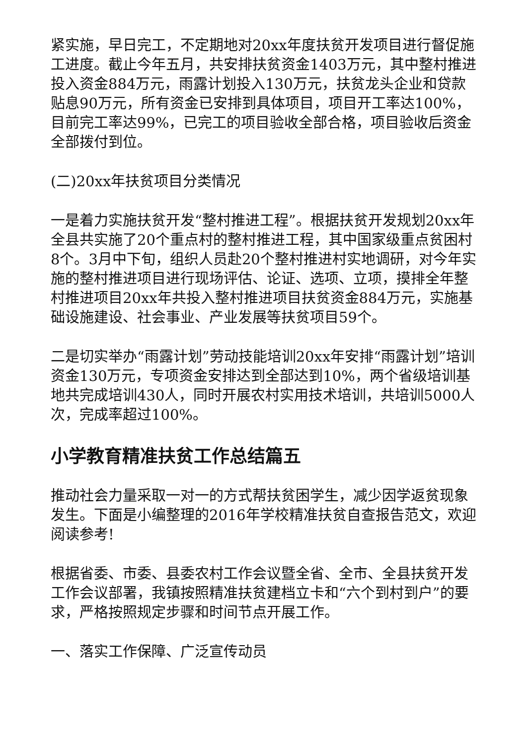紧实施，早日完工，不定期地对20xx年度扶贫开发项目进行督促施工进度。截止今年五月，共安排扶贫资金1403万元，其中整村推进投入资金884万元，雨露计划投入130万元，扶贫龙头企业和贷款贴息90万元，所有资金已安排到具体项目，项目开工率达100%，目前完工率达99%，已完工的项目验收全部合格，项目验收后资金全部拨付到位。
(二)20xx年扶贫项目分类情况
一是着力实施扶贫开发“整村推进工程”。根据扶贫开发规划20xx年全县共实施了20个重点村的整村推进工程，其中国家级重点贫困村8个。3月中下旬，组织人员赴20个整村推进村实地调研，对今年实施的整村推进项目进行现场评估、论证、选项、立项，摸排全年整村推进项目20xx年共投入整村推进项目扶贫资金884万元，实施基础设施建设、社会事业、产业发展等扶贫项目59个。
二是切实举办“雨露计划”劳动技能培训20xx年安排“雨露计划”培训资金130万元，专项资金安排达到全部达到10%，两个省级培训基地共完成培训430人，同时开展农村实用技术培训，共培训5000人次，完成率超过100%。
小学教育精准扶贫工作总结篇五
推动社会力量采取一对一的方式帮扶贫困学生，减少因学返贫现象发生。下面是小编整理的2016年学校精准扶贫自查报告范文，欢迎阅读参考!
根据省委、市委、县委农村工作会议暨全省、全市、全县扶贫开发工作会议部署，我镇按照精准扶贫建档立卡和“六个到村到户”的要求，严格按照规定步骤和时间节点开展工作。
一、落实工作保障、广泛宣传动员